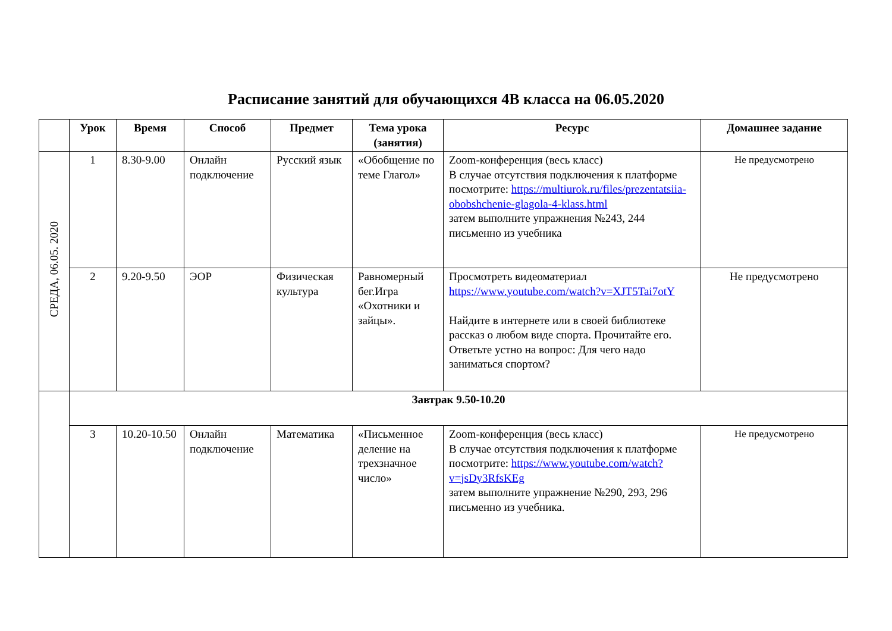Расписание занятий для обучающихся 4В класса на 06.05.2020
| | Урок | Время | Способ | Предмет | Тема урока (занятия) | Ресурс | Домашнее задание |
| --- | --- | --- | --- | --- | --- | --- | --- |
| СРЕДА, 06.05. 2020 | 1 | 8.30-9.00 | Онлайн подключение | Русский язык | «Обобщение по теме Глагол» | Zoom-конференция (весь класс) В случае отсутствия подключения к платформе посмотрите: https://multiurok.ru/files/prezentatsiia-obobshchenie-glagola-4-klass.html затем выполните упражнения №243, 244 письменно из учебника | Не предусмотрено |
| | 2 | 9.20-9.50 | ЭОР | Физическая культура | Равномерный бег.Игра «Охотники и зайцы». | Просмотреть видеоматериал https://www.youtube.com/watch?v=XJT5Tai7otY Найдите в интернете или в своей библиотеке рассказ о любом виде спорта. Прочитайте его. Ответьте устно на вопрос: Для чего надо заниматься спортом? | Не предусмотрено |
| | Завтрак 9.50-10.20 | | | | | | |
| | 3 | 10.20-10.50 | Онлайн подключение | Математика | «Письменное деление на трехзначное число» | Zoom-конференция (весь класс) В случае отсутствия подключения к платформе посмотрите: https://www.youtube.com/watch?v=jsDy3RfsKEg затем выполните упражнение №290, 293, 296 письменно из учебника. | Не предусмотрено |